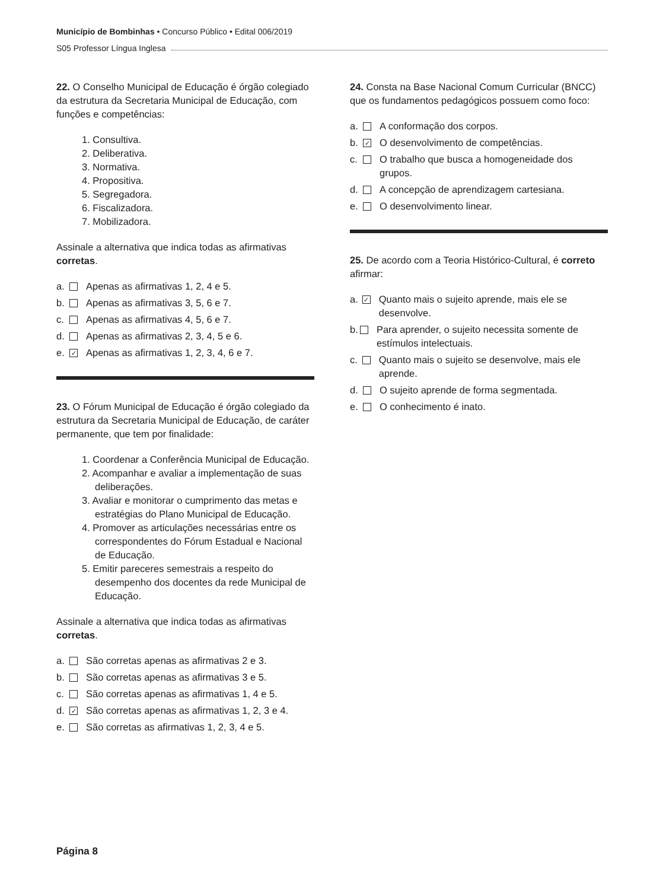Município de Bombinhas • Concurso Público • Edital 006/2019
S05 Professor Língua Inglesa
22. O Conselho Municipal de Educação é órgão colegiado da estrutura da Secretaria Municipal de Educação, com funções e competências:
1. Consultiva.
2. Deliberativa.
3. Normativa.
4. Propositiva.
5. Segregadora.
6. Fiscalizadora.
7. Mobilizadora.
Assinale a alternativa que indica todas as afirmativas corretas.
a. Apenas as afirmativas 1, 2, 4 e 5.
b. Apenas as afirmativas 3, 5, 6 e 7.
c. Apenas as afirmativas 4, 5, 6 e 7.
d. Apenas as afirmativas 2, 3, 4, 5 e 6.
e. ✓ Apenas as afirmativas 1, 2, 3, 4, 6 e 7.
23. O Fórum Municipal de Educação é órgão colegiado da estrutura da Secretaria Municipal de Educação, de caráter permanente, que tem por finalidade:
1. Coordenar a Conferência Municipal de Educação.
2. Acompanhar e avaliar a implementação de suas deliberações.
3. Avaliar e monitorar o cumprimento das metas e estratégias do Plano Municipal de Educação.
4. Promover as articulações necessárias entre os correspondentes do Fórum Estadual e Nacional de Educação.
5. Emitir pareceres semestrais a respeito do desempenho dos docentes da rede Municipal de Educação.
Assinale a alternativa que indica todas as afirmativas corretas.
a. São corretas apenas as afirmativas 2 e 3.
b. São corretas apenas as afirmativas 3 e 5.
c. São corretas apenas as afirmativas 1, 4 e 5.
d. ✓ São corretas apenas as afirmativas 1, 2, 3 e 4.
e. São corretas as afirmativas 1, 2, 3, 4 e 5.
24. Consta na Base Nacional Comum Curricular (BNCC) que os fundamentos pedagógicos possuem como foco:
a. A conformação dos corpos.
b. ✓ O desenvolvimento de competências.
c. O trabalho que busca a homogeneidade dos grupos.
d. A concepção de aprendizagem cartesiana.
e. O desenvolvimento linear.
25. De acordo com a Teoria Histórico-Cultural, é correto afirmar:
a. ✓ Quanto mais o sujeito aprende, mais ele se desenvolve.
b. Para aprender, o sujeito necessita somente de estímulos intelectuais.
c. Quanto mais o sujeito se desenvolve, mais ele aprende.
d. O sujeito aprende de forma segmentada.
e. O conhecimento é inato.
Página 8